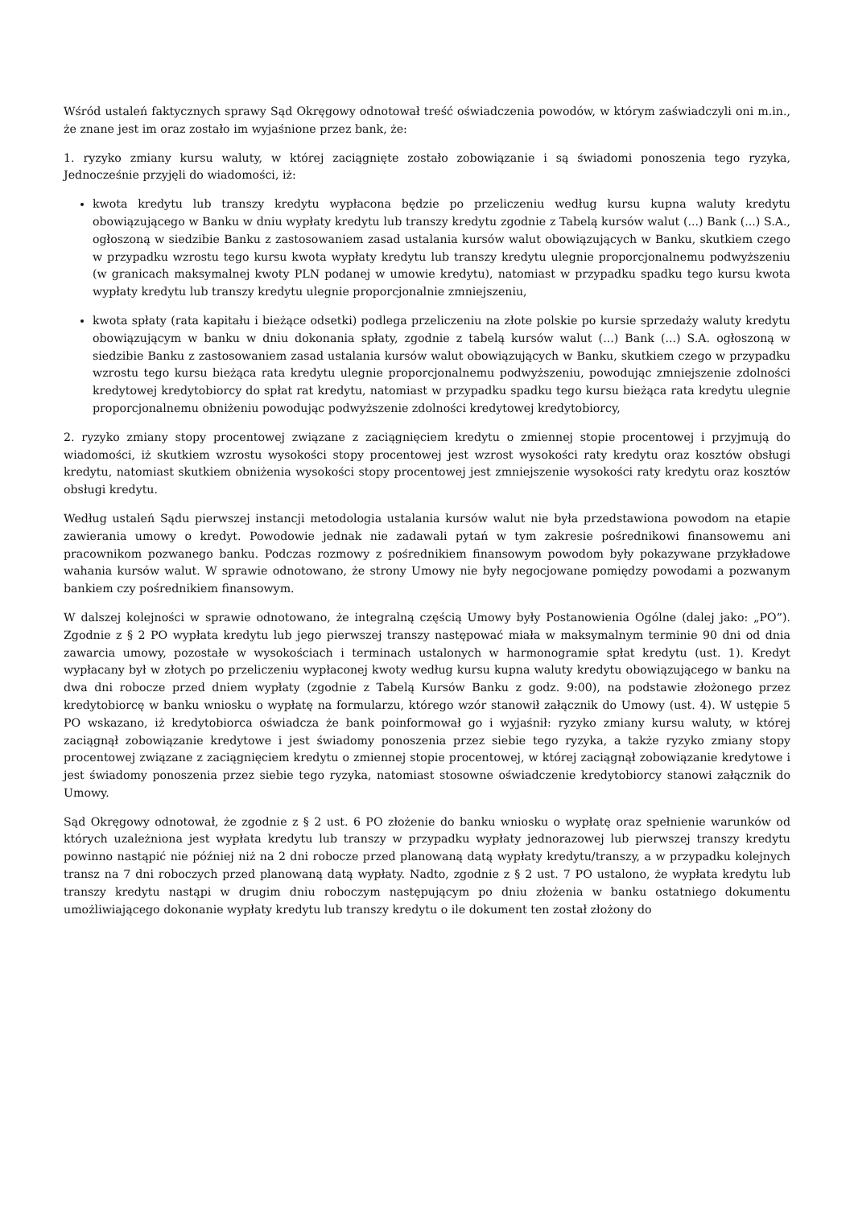Wśród ustaleń faktycznych sprawy Sąd Okręgowy odnotował treść oświadczenia powodów, w którym zaświadczyli oni m.in., że znane jest im oraz zostało im wyjaśnione przez bank, że:
1. ryzyko zmiany kursu waluty, w której zaciągnięte zostało zobowiązanie i są świadomi ponoszenia tego ryzyka, Jednocześnie przyjęli do wiadomości, iż:
kwota kredytu lub transzy kredytu wypłacona będzie po przeliczeniu według kursu kupna waluty kredytu obowiązującego w Banku w dniu wypłaty kredytu lub transzy kredytu zgodnie z Tabelą kursów walut (...) Bank (...) S.A., ogłoszoną w siedzibie Banku z zastosowaniem zasad ustalania kursów walut obowiązujących w Banku, skutkiem czego w przypadku wzrostu tego kursu kwota wypłaty kredytu lub transzy kredytu ulegnie proporcjonalnemu podwyższeniu (w granicach maksymalnej kwoty PLN podanej w umowie kredytu), natomiast w przypadku spadku tego kursu kwota wypłaty kredytu lub transzy kredytu ulegnie proporcjonalnie zmniejszeniu,
kwota spłaty (rata kapitału i bieżące odsetki) podlega przeliczeniu na złote polskie po kursie sprzedaży waluty kredytu obowiązującym w banku w dniu dokonania spłaty, zgodnie z tabelą kursów walut (...) Bank (...) S.A. ogłoszoną w siedzibie Banku z zastosowaniem zasad ustalania kursów walut obowiązujących w Banku, skutkiem czego w przypadku wzrostu tego kursu bieżąca rata kredytu ulegnie proporcjonalnemu podwyższeniu, powodując zmniejszenie zdolności kredytowej kredytobiorcy do spłat rat kredytu, natomiast w przypadku spadku tego kursu bieżąca rata kredytu ulegnie proporcjonalnemu obniżeniu powodując podwyższenie zdolności kredytowej kredytobiorcy,
2. ryzyko zmiany stopy procentowej związane z zaciągnięciem kredytu o zmiennej stopie procentowej i przyjmują do wiadomości, iż skutkiem wzrostu wysokości stopy procentowej jest wzrost wysokości raty kredytu oraz kosztów obsługi kredytu, natomiast skutkiem obniżenia wysokości stopy procentowej jest zmniejszenie wysokości raty kredytu oraz kosztów obsługi kredytu.
Według ustaleń Sądu pierwszej instancji metodologia ustalania kursów walut nie była przedstawiona powodom na etapie zawierania umowy o kredyt. Powodowie jednak nie zadawali pytań w tym zakresie pośrednikowi finansowemu ani pracownikom pozwanego banku. Podczas rozmowy z pośrednikiem finansowym powodom były pokazywane przykładowe wahania kursów walut. W sprawie odnotowano, że strony Umowy nie były negocjowane pomiędzy powodami a pozwanym bankiem czy pośrednikiem finansowym.
W dalszej kolejności w sprawie odnotowano, że integralną częścią Umowy były Postanowienia Ogólne (dalej jako: „PO”). Zgodnie z § 2 PO wypłata kredytu lub jego pierwszej transzy następować miała w maksymalnym terminie 90 dni od dnia zawarcia umowy, pozostałe w wysokościach i terminach ustalonych w harmonogramie spłat kredytu (ust. 1). Kredyt wypłacany był w złotych po przeliczeniu wypłaconej kwoty według kursu kupna waluty kredytu obowiązującego w banku na dwa dni robocze przed dniem wypłaty (zgodnie z Tabelą Kursów Banku z godz. 9:00), na podstawie złożonego przez kredytobiorcę w banku wniosku o wypłatę na formularzu, którego wzór stanowił załącznik do Umowy (ust. 4). W ustępie 5 PO wskazano, iż kredytobiorca oświadcza że bank poinformował go i wyjaśnił: ryzyko zmiany kursu waluty, w której zaciągnął zobowiązanie kredytowe i jest świadomy ponoszenia przez siebie tego ryzyka, a także ryzyko zmiany stopy procentowej związane z zaciągnięciem kredytu o zmiennej stopie procentowej, w której zaciągnął zobowiązanie kredytowe i jest świadomy ponoszenia przez siebie tego ryzyka, natomiast stosowne oświadczenie kredytobiorcy stanowi załącznik do Umowy.
Sąd Okręgowy odnotował, że zgodnie z § 2 ust. 6 PO złożenie do banku wniosku o wypłatę oraz spełnienie warunków od których uzależniona jest wypłata kredytu lub transzy w przypadku wypłaty jednorazowej lub pierwszej transzy kredytu powinno nastąpić nie później niż na 2 dni robocze przed planowaną datą wypłaty kredytu/transzy, a w przypadku kolejnych transz na 7 dni roboczych przed planowaną datą wypłaty. Nadto, zgodnie z § 2 ust. 7 PO ustalono, że wypłata kredytu lub transzy kredytu nastąpi w drugim dniu roboczym następującym po dniu złożenia w banku ostatniego dokumentu umożliwiającego dokonanie wypłaty kredytu lub transzy kredytu o ile dokument ten został złożony do